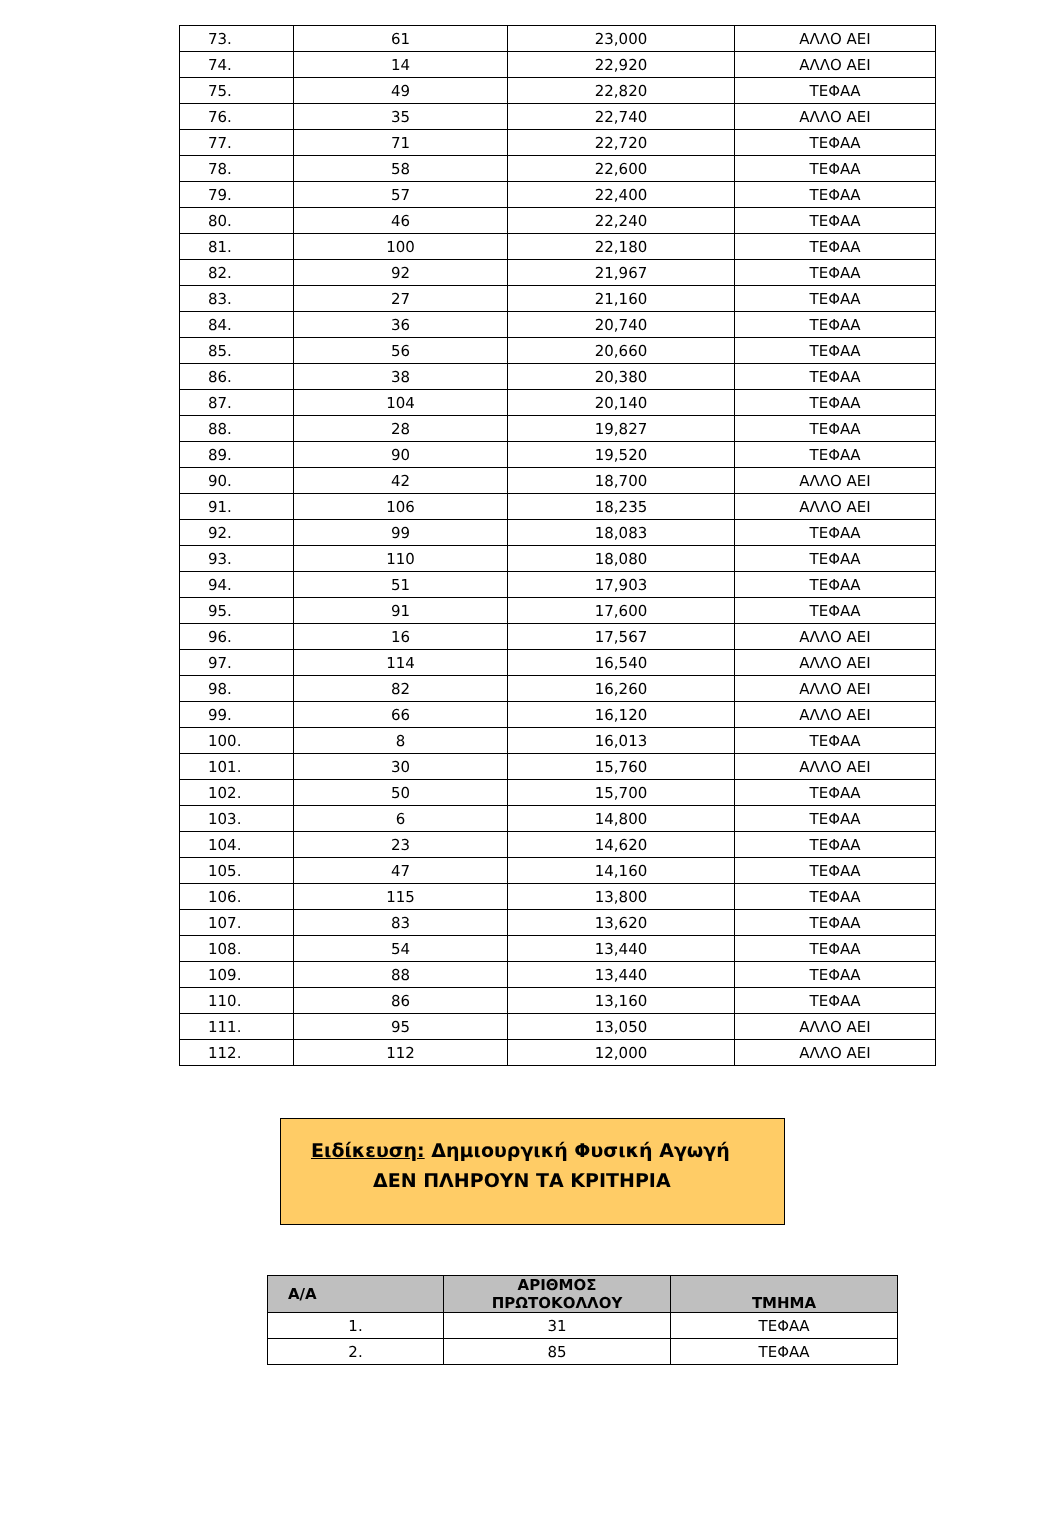| 73. | 61 | 23,000 | ΑΛΛΟ ΑΕΙ |
| 74. | 14 | 22,920 | ΑΛΛΟ ΑΕΙ |
| 75. | 49 | 22,820 | ΤΕΦΑΑ |
| 76. | 35 | 22,740 | ΑΛΛΟ ΑΕΙ |
| 77. | 71 | 22,720 | ΤΕΦΑΑ |
| 78. | 58 | 22,600 | ΤΕΦΑΑ |
| 79. | 57 | 22,400 | ΤΕΦΑΑ |
| 80. | 46 | 22,240 | ΤΕΦΑΑ |
| 81. | 100 | 22,180 | ΤΕΦΑΑ |
| 82. | 92 | 21,967 | ΤΕΦΑΑ |
| 83. | 27 | 21,160 | ΤΕΦΑΑ |
| 84. | 36 | 20,740 | ΤΕΦΑΑ |
| 85. | 56 | 20,660 | ΤΕΦΑΑ |
| 86. | 38 | 20,380 | ΤΕΦΑΑ |
| 87. | 104 | 20,140 | ΤΕΦΑΑ |
| 88. | 28 | 19,827 | ΤΕΦΑΑ |
| 89. | 90 | 19,520 | ΤΕΦΑΑ |
| 90. | 42 | 18,700 | ΑΛΛΟ ΑΕΙ |
| 91. | 106 | 18,235 | ΑΛΛΟ ΑΕΙ |
| 92. | 99 | 18,083 | ΤΕΦΑΑ |
| 93. | 110 | 18,080 | ΤΕΦΑΑ |
| 94. | 51 | 17,903 | ΤΕΦΑΑ |
| 95. | 91 | 17,600 | ΤΕΦΑΑ |
| 96. | 16 | 17,567 | ΑΛΛΟ ΑΕΙ |
| 97. | 114 | 16,540 | ΑΛΛΟ ΑΕΙ |
| 98. | 82 | 16,260 | ΑΛΛΟ ΑΕΙ |
| 99. | 66 | 16,120 | ΑΛΛΟ ΑΕΙ |
| 100. | 8 | 16,013 | ΤΕΦΑΑ |
| 101. | 30 | 15,760 | ΑΛΛΟ ΑΕΙ |
| 102. | 50 | 15,700 | ΤΕΦΑΑ |
| 103. | 6 | 14,800 | ΤΕΦΑΑ |
| 104. | 23 | 14,620 | ΤΕΦΑΑ |
| 105. | 47 | 14,160 | ΤΕΦΑΑ |
| 106. | 115 | 13,800 | ΤΕΦΑΑ |
| 107. | 83 | 13,620 | ΤΕΦΑΑ |
| 108. | 54 | 13,440 | ΤΕΦΑΑ |
| 109. | 88 | 13,440 | ΤΕΦΑΑ |
| 110. | 86 | 13,160 | ΤΕΦΑΑ |
| 111. | 95 | 13,050 | ΑΛΛΟ ΑΕΙ |
| 112. | 112 | 12,000 | ΑΛΛΟ ΑΕΙ |
Ειδίκευση: Δημιουργική Φυσική Αγωγή
ΔΕΝ ΠΛΗΡΟΥΝ ΤΑ ΚΡΙΤΗΡΙΑ
| Α/Α | ΑΡΙΘΜΟΣ ΠΡΩΤΟΚΟΛΛΟΥ | ΤΜΗΜΑ |
| --- | --- | --- |
| 1. | 31 | ΤΕΦΑΑ |
| 2. | 85 | ΤΕΦΑΑ |